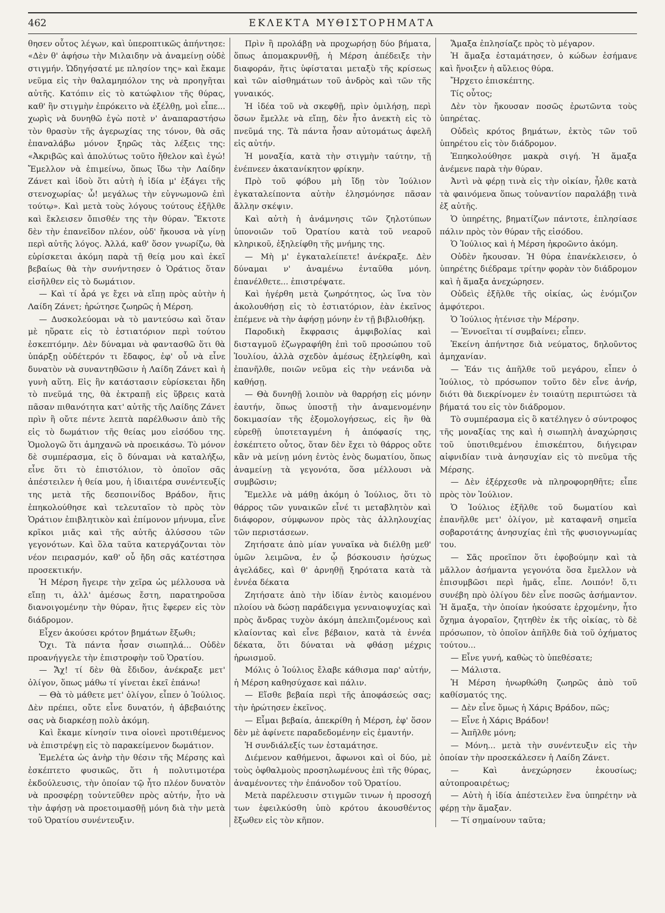462 ΕΚΛΕΚΤΑ ΜΥΘΙΣΤΟΡΗΜΑΤΑ
θησεν οὗτος λέγων, καὶ ὑπεροπτικῶς ἀπήντησε: «Δὲν θ' ἀφήσω τὴν Μιλαιδην νὰ ἀναμείνῃ οὐδὲ στιγμήν. Ὡδηγήσατέ με πλησίον της» καὶ ἔκαμε νεῦμα εἰς τὴν θαλαμηπόλον της νὰ προηγῆται αὐτῆς. Κατόπιν εἰς τὸ κατώφλιον τῆς θύρας, καθ' ἣν στιγμὴν ἐπρόκειτο νὰ ἐξέλθῃ, μοὶ εἶπε... χωρὶς νὰ δυνηθῶ ἐγὼ ποτὲ ν' ἀναπαραστήσω τὸν θρασὺν τῆς ἀγερωχίας της τόνον, θὰ σᾶς ἐπαναλάβω μόνον ξηρῶς τὰς λέξεις της: «Ἀκριβῶς καὶ ἀπολύτως τοῦτο ἤθελον καὶ ἐγώ! Ἔμελλον νὰ ἐπιμείνω, ὅπως ἴδω τὴν Λαίδην Ζάνετ καὶ ἰδοὺ ὅτι αὐτὴ ἡ ἰδία μ' ἐξάγει τῆς στενοχωρίας· ὦ! μεγάλως τὴν εὐγνωμονῶ ἐπὶ τούτῳ». Καὶ μετὰ τοὺς λόγους τούτους ἐξῆλθε καὶ ἔκλεισεν ὄπισθέν της τὴν θύραν. Ἔκτοτε δὲν τὴν ἐπανεῖδον πλέον, οὐδ' ἤκουσα νὰ γίνῃ περὶ αὐτῆς λόγος. Ἀλλά, καθ' ὅσον γνωρίζω, θὰ εὑρίσκεται ἀκόμη παρὰ τῇ θείᾳ μου καὶ ἐκεῖ βεβαίως θὰ τὴν συνήντησεν ὁ Ὁράτιος ὅταν εἰσῆλθεν εἰς τὸ δωμάτιον.
— Καὶ τί ἆρά γε ἔχει νὰ εἴπῃ πρὸς αὐτὴν ἡ Λαίδη Ζάνετ; ἠρώτησε ζωηρῶς ἡ Μέρση.
— Δυσκολεύομαι νὰ τὸ μαντεύσω καὶ ὅταν μὲ ηὕρατε εἰς τὸ ἑστιατόριον περὶ τούτου ἐσκεπτόμην. Δὲν δύναμαι νὰ φαντασθῶ ὅτι θὰ ὑπάρξῃ οὐδέτερόν τι ἔδαφος, ἐφ' οὗ νὰ εἶνε δυνατὸν νὰ συναντηθῶσιν ἡ Λαίδη Ζάνετ καὶ ἡ γυνὴ αὕτη. Εἰς ἣν κατάστασιν εὑρίσκεται ἤδη τὸ πνεῦμά της, θὰ ἐκτραπῇ εἰς ὕβρεις κατὰ πᾶσαν πιθανότητα κατ' αὐτῆς τῆς Λαίδης Ζάνετ πρὶν ἢ οὔτε πέντε λεπτὰ παρέλθωσιν ἀπὸ τῆς εἰς τὸ δωμάτιον τῆς θείας μου εἰσόδου της. Ὁμολογῶ ὅτι ἀμηχανῶ νὰ προεικάσω. Τὸ μόνον δὲ συμπέρασμα, εἰς ὃ δύναμαι νὰ καταλήξω, εἶνε ὅτι τὸ ἐπιστόλιον, τὸ ὁποῖον σᾶς ἀπέστειλεν ἡ θεία μου, ἡ ἰδιαιτέρα συνέντευξίς της μετὰ τῆς δεσποινίδος Βράδον, ἥτις ἐπηκολούθησε καὶ τελευταῖον τὸ πρὸς τὸν Ὁράτιον ἐπιβλητικὸν καὶ ἐπίμονον μήνυμα, εἶνε κρῖκοι μιᾶς καὶ τῆς αὐτῆς ἁλύσσου τῶν γεγονότων. Καὶ ὅλα ταῦτα κατεργάζονται τὸν νέον πειρασμόν, καθ' οὗ ἤδη σᾶς κατέστησα προσεκτικήν.
Ἡ Μέρση ἤγειρε τὴν χεῖρα ὡς μέλλουσα νὰ εἴπῃ τι, ἀλλ' ἀμέσως ἔστη, παρατηροῦσα διανοιγομένην τὴν θύραν, ἥτις ἔφερεν εἰς τὸν διάδρομον.
Εἶχεν ἀκούσει κρότον βημάτων ἔξωθι;
Ὄχι. Τὰ πάντα ἦσαν σιωπηλά... Οὐδὲν προανήγγελε τὴν ἐπιστροφὴν τοῦ Ὁρατίου.
— Ἄχ! τί δὲν θὰ ἔδιδον, ἀνέκραξε μετ' ὀλίγον, ὅπως μάθω τί γίνεται ἐκεῖ ἐπάνω!
— Θὰ τὸ μάθετε μετ' ὀλίγον, εἶπεν ὁ Ἰούλιος. Δὲν πρέπει, οὔτε εἶνε δυνατόν, ἡ ἀβεβαιότης σας νὰ διαρκέσῃ πολὺ ἀκόμη.
Καὶ ἔκαμε κίνησίν τινα οἱονεὶ προτιθέμενος νὰ ἐπιστρέψῃ εἰς τὸ παρακείμενον δωμάτιον.
Ἐμελέτα ὡς ἀνὴρ τὴν θέσιν τῆς Μέρσης καὶ ἐσκέπτετο φυσικῶς, ὅτι ἡ πολυτιμοτέρα ἐκδούλευσις, τὴν ὁποίαν τῷ ἦτο πλέον δυνατὸν νὰ προσφέρῃ τοὐντεῦθεν πρὸς αὐτήν, ἦτο νὰ τὴν ἀφήσῃ νὰ προετοιμασθῇ μόνη διὰ τὴν μετὰ τοῦ Ὁρατίου συνέντευξιν.
Πρὶν ἢ προλάβῃ νὰ προχωρήσῃ δύο βήματα, ὅπως ἀπομακρυνθῇ, ἡ Μέρση ἀπέδειξε τὴν διαφοράν, ἥτις ὑφίσταται μεταξὺ τῆς κρίσεως καὶ τῶν αἰσθημάτων τοῦ ἀνδρὸς καὶ τῶν τῆς γυναικός.
Ἡ ἰδέα τοῦ νὰ σκεφθῇ, πρὶν ὁμιλήσῃ, περὶ ὅσων ἔμελλε νὰ εἴπῃ, δὲν ἦτο ἀνεκτὴ εἰς τὸ πνεῦμά της. Τὰ πάντα ἦσαν αὐτομάτως ἀφελῆ εἰς αὐτήν.
Ἡ μοναξία, κατὰ τὴν στιγμὴν ταύτην, τῇ ἐνέπνεεν ἀκατανίκητον φρίκην.
Πρὸ τοῦ φόβου μὴ ἴδῃ τὸν Ἰούλιον ἐγκαταλείποντα αὐτὴν ἐλησμόνησε πᾶσαν ἄλλην σκέψιν.
Καὶ αὐτὴ ἡ ἀνάμνησις τῶν ζηλοτύπων ὑπονοιῶν τοῦ Ὁρατίου κατὰ τοῦ νεαροῦ κληρικοῦ, ἐξηλείφθη τῆς μνήμης της.
— Μὴ μ' ἐγκαταλείπετε! ἀνέκραξε. Δὲν δύναμαι ν' ἀναμένω ἐνταῦθα μόνη. ἐπανέλθετε... ἐπιστρέψατε.
Καὶ ἠγέρθη μετὰ ζωηρότητος, ὡς ἵνα τὸν ἀκολουθήσῃ εἰς τὸ ἑστιατόριον, ἐὰν ἐκεῖνος ἐπέμενε νὰ τὴν ἀφήσῃ μόνην ἐν τῇ βιβλιοθήκῃ.
Παροδικὴ ἔκφρασις ἀμφιβολίας καὶ δισταγμοῦ ἐζωγραφήθη ἐπὶ τοῦ προσώπου τοῦ Ἰουλίου, ἀλλὰ σχεδὸν ἀμέσως ἐξηλείφθη, καὶ ἐπανῆλθε, ποιῶν νεῦμα εἰς τὴν νεάνιδα νὰ καθήσῃ.
— Θὰ δυνηθῇ λοιπὸν νὰ θαρρήσῃ εἰς μόνην ἑαυτήν, ὅπως ὑποστῇ τὴν ἀναμενομένην δοκιμασίαν τῆς ἐξομολογήσεως, εἰς ἣν θὰ εὑρεθῇ ὑποτεταγμένη ἡ ἀπόφασίς της, ἐσκέπτετο οὗτος, ὅταν δὲν ἔχει τὸ θάρρος οὔτε κἂν νὰ μείνῃ μόνη ἐντὸς ἑνὸς δωματίου, ὅπως ἀναμείνῃ τὰ γεγονότα, ὅσα μέλλουσι νὰ συμβῶσιν;
Ἔμελλε νὰ μάθῃ ἀκόμη ὁ Ἰούλιος, ὅτι τὸ θάρρος τῶν γυναικῶν εἶνέ τι μεταβλητὸν καὶ διάφορον, σύμφωνον πρὸς τὰς ἀλληλουχίας τῶν περιστάσεων.
Ζητήσατε ἀπὸ μίαν γυναῖκα νὰ διέλθῃ μεθ' ὑμῶν λειμῶνα, ἐν ᾧ βόσκουσιν ἡσύχως ἀγελάδες, καὶ θ' ἀρνηθῇ ξηρότατα κατὰ τὰ ἐννέα δέκατα
Ζητήσατε ἀπὸ τὴν ἰδίαν ἐντὸς καιομένου πλοίου νὰ δώσῃ παράδειγμα γενναιοψυχίας καὶ πρὸς ἄνδρας τυχὸν ἀκόμη ἀπελπιζομένους καὶ κλαίοντας καὶ εἶνε βέβαιον, κατὰ τὰ ἐννέα δέκατα, ὅτι δύναται νὰ φθάσῃ μέχρις ἡρωισμοῦ.
Μόλις ὁ Ἰούλιος ἔλαβε κάθισμα παρ' αὐτήν, ἡ Μέρση καθησύχασε καὶ πάλιν.
— Εἴσθε βεβαία περὶ τῆς ἀποφάσεώς σας; τὴν ἠρώτησεν ἐκεῖνος.
— Εἶμαι βεβαία, ἀπεκρίθη ἡ Μέρση, ἐφ' ὅσον δὲν μὲ ἀφίνετε παραδεδομένην εἰς ἐμαυτήν.
Ἡ συνδιάλεξίς των ἐσταμάτησε.
Διέμενον καθήμενοι, ἄφωνοι καὶ οἱ δύο, μὲ τοὺς ὀφθαλμοὺς προσηλωμένους ἐπὶ τῆς θύρας, ἀναμένοντες τὴν ἐπάνοδον τοῦ Ὁρατίου.
Μετὰ παρέλευσιν στιγμῶν τινων ἡ προσοχή των ἐφειλκύσθη ὑπὸ κρότου ἀκουσθέντος ἔξωθεν εἰς τὸν κῆπον.
Ἅμαξα ἐπλησίαζε πρὸς τὸ μέγαρον.
Ἡ ἅμαξα ἐσταμάτησεν, ὁ κώδων ἐσήμανε καὶ ἤνοιξεν ἡ αὔλειος θύρα.
Ἤρχετο ἐπισκέπτης.
Τίς οὗτος;
Δὲν τὸν ἤκουσαν ποσῶς ἐρωτῶντα τοὺς ὑπηρέτας.
Οὐδεὶς κρότος βημάτων, ἐκτὸς τῶν τοῦ ὑπηρέτου εἰς τὸν διάδρομον.
Ἐπηκολούθησε μακρὰ σιγή. Ἡ ἅμαξα ἀνέμενε παρὰ τὴν θύραν.
Ἀντὶ νὰ φέρῃ τινὰ εἰς τὴν οἰκίαν, ἦλθε κατὰ τὰ φαινόμενα ὅπως τοὐναντίον παραλάβῃ τινὰ ἐξ αὐτῆς.
Ὁ ὑπηρέτης, βηματίζων πάντοτε, ἐπλησίασε πάλιν πρὸς τὸν θύραν τῆς εἰσόδου.
Ὁ Ἰούλιος καὶ ἡ Μέρση ἠκροῶντο ἀκόμη.
Οὐδὲν ἤκουσαν. Ἡ θύρα ἐπανέκλεισεν, ὁ ὑπηρέτης διέδραμε τρίτην φορὰν τὸν διάδρομον καὶ ἡ ἅμαξα ἀνεχώρησεν.
Οὐδεὶς ἐξῆλθε τῆς οἰκίας, ὡς ἐνόμιζον ἀμφότεροι.
Ὁ Ἰούλιος ἠτένισε τὴν Μέρσην.
— Ἐννοεῖται τί συμβαίνει; εἶπεν.
Ἐκείνη ἀπήντησε διὰ νεύματος, δηλοῦντος ἀμηχανίαν.
— Ἐάν τις ἀπῆλθε τοῦ μεγάρου, εἶπεν ὁ Ἰούλιος, τὸ πρόσωπον τοῦτο δὲν εἶνε ἀνήρ, διότι θὰ διεκρίνομεν ἐν τοιαύτῃ περιπτώσει τὰ βήματά του εἰς τὸν διάδρομον.
Τὸ συμπέρασμα εἰς ὃ κατέληγεν ὁ σύντροφος τῆς μοναξίας της καὶ ἡ σιωπηλὴ ἀναχώρησις τοῦ ὑποτιθεμένου ἐπισκέπτου, διήγειραν αἰφνιδίαν τινὰ ἀνησυχίαν εἰς τὸ πνεῦμα τῆς Μέρσης.
— Δὲν ἐξέρχεσθε νὰ πληροφορηθῆτε; εἶπε πρὸς τὸν Ἰούλιον.
Ὁ Ἰούλιος ἐξῆλθε τοῦ δωματίου καὶ ἐπανῆλθε μετ' ὀλίγον, μὲ καταφανῆ σημεῖα σοβαροτάτης ἀνησυχίας ἐπὶ τῆς φυσιογνωμίας του.
— Σᾶς προεῖπον ὅτι ἐφοβούμην καὶ τὰ μᾶλλον ἀσήμαντα γεγονότα ὅσα ἔμελλον νὰ ἐπισυμβῶσι περὶ ἡμᾶς, εἶπε. Λοιπόν! ὅ,τι συνέβη πρὸ ὀλίγου δὲν εἶνε ποσῶς ἀσήμαντον. Ἡ ἅμαξα, τὴν ὁποίαν ἠκούσατε ἐρχομένην, ἦτο ὄχημα ἀγοραῖον, ζητηθὲν ἐκ τῆς οἰκίας, τὸ δὲ πρόσωπον, τὸ ὁποῖον ἀπῆλθε διὰ τοῦ ὀχήματος τούτου...
— Εἶνε γυνή, καθὼς τὸ ὑπεθέσατε;
— Μάλιστα.
Ἡ Μέρση ἠνωρθώθη ζωηρῶς ἀπὸ τοῦ καθίσματός της.
— Δὲν εἶνε ὅμως ἡ Χάρις Βράδον, πῶς;
— Εἶνε ἡ Χάρις Βράδον!
— Ἀπῆλθε μόνη;
— Μόνη... μετὰ τὴν συνέντευξιν εἰς τὴν ὁποίαν τὴν προσεκάλεσεν ἡ Λαίδη Ζάνετ.
— Καὶ ἀνεχώρησεν ἑκουσίως; αὐτοπροαιρέτως;
— Αὐτὴ ἡ ἰδία ἀπέστειλεν ἕνα ὑπηρέτην νὰ φέρῃ τὴν ἅμαξαν.
— Τί σημαίνουν ταῦτα;